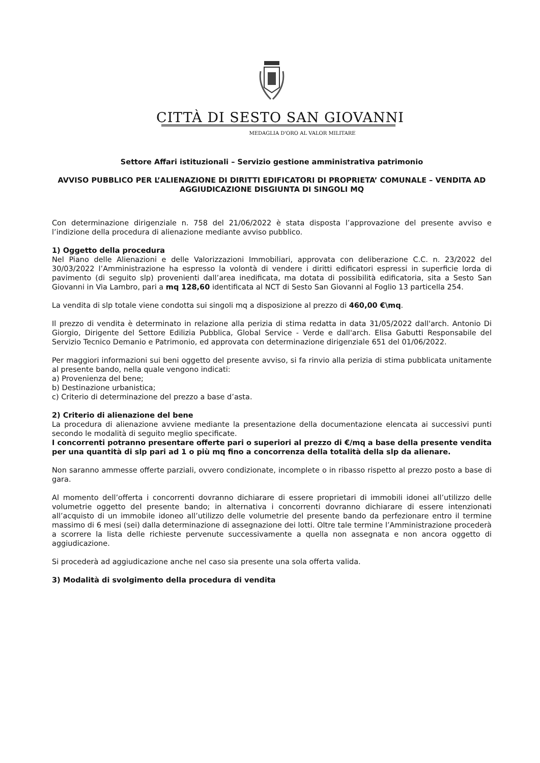CITTÀ DI SESTO SAN GIOVANNI
MEDAGLIA D'ORO AL VALOR MILITARE
Settore Affari istituzionali – Servizio gestione amministrativa patrimonio
AVVISO PUBBLICO PER L’ALIENAZIONE DI DIRITTI EDIFICATORI DI PROPRIETA’ COMUNALE – VENDITA AD AGGIUDICAZIONE DISGIUNTA DI SINGOLI MQ
Con determinazione dirigenziale n. 758 del 21/06/2022 è stata disposta l’approvazione del presente avviso e l’indizione della procedura di alienazione mediante avviso pubblico.
1) Oggetto della procedura
Nel Piano delle Alienazioni e delle Valorizzazioni Immobiliari, approvata con deliberazione C.C. n. 23/2022 del 30/03/2022 l’Amministrazione ha espresso la volontà di vendere i diritti edificatori espressi in superficie lorda di pavimento (di seguito slp) provenienti dall’area inedificata, ma dotata di possibilità edificatoria, sita a Sesto San Giovanni in Via Lambro, pari a mq 128,60 identificata al NCT di Sesto San Giovanni al Foglio 13 particella 254.
La vendita di slp totale viene condotta sui singoli mq a disposizione al prezzo di 460,00 €\mq.
Il prezzo di vendita è determinato in relazione alla perizia di stima redatta in data 31/05/2022 dall'arch. Antonio Di Giorgio, Dirigente del Settore Edilizia Pubblica, Global Service - Verde e dall'arch. Elisa Gabutti Responsabile del Servizio Tecnico Demanio e Patrimonio, ed approvata con determinazione dirigenziale 651 del 01/06/2022.
Per maggiori informazioni sui beni oggetto del presente avviso, si fa rinvio alla perizia di stima pubblicata unitamente al presente bando, nella quale vengono indicati:
a) Provenienza del bene;
b) Destinazione urbanistica;
c) Criterio di determinazione del prezzo a base d’asta.
2) Criterio di alienazione del bene
La procedura di alienazione avviene mediante la presentazione della documentazione elencata ai successivi punti secondo le modalità di seguito meglio specificate.
I concorrenti potranno presentare offerte pari o superiori al prezzo di €/mq a base della presente vendita per una quantità di slp pari ad 1 o più mq fino a concorrenza della totalità della slp da alienare.
Non saranno ammesse offerte parziali, ovvero condizionate, incomplete o in ribasso rispetto al prezzo posto a base di gara.
Al momento dell’offerta i concorrenti dovranno dichiarare di essere proprietari di immobili idonei all’utilizzo delle volumetrie oggetto del presente bando; in alternativa i concorrenti dovranno dichiarare di essere intenzionati all’acquisto di un immobile idoneo all’utilizzo delle volumetrie del presente bando da perfezionare entro il termine massimo di 6 mesi (sei) dalla determinazione di assegnazione dei lotti. Oltre tale termine l’Amministrazione procederà a scorrere la lista delle richieste pervenute successivamente a quella non assegnata e non ancora oggetto di aggiudicazione.
Si procederà ad aggiudicazione anche nel caso sia presente una sola offerta valida.
3) Modalità di svolgimento della procedura di vendita